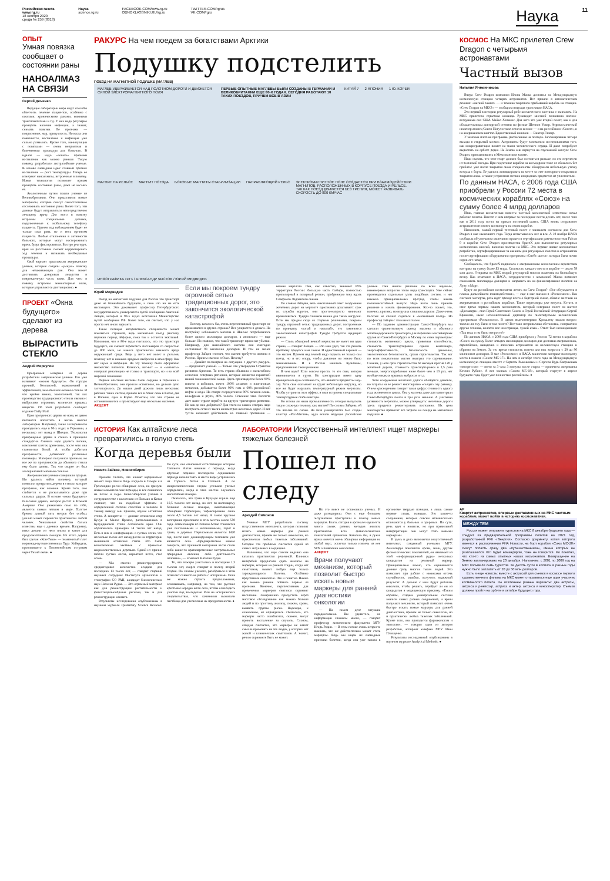Российская газета
www.rg.ru
18 ноября 2020
среда № 259 (8313)
Наука
science.rg.ru
FACEBOOK.COM/www.rg.ru
ODNOKLASSNIKI.RU/rg.ru
TWITTER.COM/rgrus
VK.COM/rgru
Наука
11
ОПЫТ
Умная повязка сообщает о состоянии раны
НАНОАЛМАЗ НА СВЯЗИ
Сергей Деменко
Ведущие лаборатории мира ищут способы облегчить лечение пациентов, особенно с ожогами, хроническими ранами, кожными трансплантатами и т.д. У них надо регулярно проверять наличие инфекции, а значит, снимать повязки. Ее признаки — покраснение, жар, припухлость. Но когда они появляются, воспаление и инфекция уже сильно развились. Кроме того, манипуляции с повязками — очень неприятная и болезненная процедура для больного. В идеале — надо «ловить» признаки воспаления как можно раньше. Такую повязку разработали австралийские ученые. В основе очевидная идея: главный признак воспаления — рост температуры. Теперь ее измеряют наноалмазы, встроенные в повязку. Новая технология позволяет врачам проверять состояние раны, даже не касаясь ее.
Аналогичным путем пошли ученые из Великобритании. Они представили новые материалы, которые смогут самостоятельно отслеживать состояние раны. Более того, эти данные будут отправляться непосредственно лечащему врачу. Для этого в повязку встроены специальные датчики, подключенные к мобильному телефону пациента. Причем под наблюдением будет не только сама рана, но и весь организм пациента. Любые отклонения в активности больного, которые могут настороживать врача, будут фиксироваться. Быстро реагируя, врач на расстоянии сможет корректировать ход лечения и назначать необходимые процедуры.
Свой вариант предложили американские ученые, которые создали «умную» повязку для незаживающих ран. Она может доставлять дозировки лекарства в поврежденную часть кожи. Для чего в повязку встроены миниатюрные иглы, которые управляются дистанционно. ●
ПРОЕКТ «Окна будущего» сделают из дерева
ВЫРАСТИТЬ СТЕКЛО
Андрей Меркулов
Прозрачный материал из дерева разработали американские ученые. Его уже называют «окном будущего». Он гораздо прочней, безопасней, экономичней и эффективней, чем обычное оконное стекло. И что крайне важно, экологичней, так как производство традиционного стекла связано с выбросами огромных количеств вредных веществ. Об этой разработке сообщает издание Daily Mail.
Идея прозрачного дерева не нова, ее давно пытаются воплотить в жизнь многие лаборатории. Например, такие эксперименты проводились еще в 90-х годах в Германии, а несколько лет назад в Швеции. Технология превращения дерева в стекло в принципе стандартна. Сначала надо удалить лигнин, компонент клеток древесины, после чего она становится белой. А чтобы добиться прозрачности, добавляют различные полимеры. Материал получался прочным, но все же по прозрачности до обычного стекла ему было далеко. Так что скорее он был альтернативой матовым стеклам.
Американские ученые совершили прорыв. Им удалось найти полимер, который позволил превратить дерево в стекло, которое прозрачно, как оконное. Кроме того, оно сгибается и не раскалывается даже при сильных ударах. В основе «окна будущего» бальсовое дерево, которое растет в Южной Америке. Оно уникально само по себе, является самым легким в мире. Толстое бревно длиной пять метров без особых усилий может перенести практически любой человек. Уникальные свойства бальса известны еще с древних времен. Например, инки делали из него плоты и каноэ для продолжительных походов. Из этого дерева был сделан «Кон-Тики» — знаменитый плот норвежца-путешественника Тура Хейердала, проплывшего к Полинезийским островам через Тихий океан. ●
РАКУРС На чем поедем за богатствами Арктики
Подушку подстелить
ПОЕЗД НА МАГНИТНОЙ ПОДУШКЕ (МАГЛЕВ)
МАГЛЕВ УДЕРЖИВАЕТСЯ НАД ПОЛОТНОМ ДОРОГИ И ДВИЖЕТСЯ СИЛОЙ ЭЛЕКТРОМАГНИТНОГО ПОЛЯ ПЕРВЫЕ ОПЫТНЫЕ МАГЛЕВЫ БЫЛИ СОЗДАНЫ В ГЕРМАНИИ И ВЕЛИКОБРИТАНИИ ЕЩЕ 80-Х ГОДАХ. СЕГОДНЯ РАБОТАЮТ 10 ТАКИХ ПОЕЗДОВ, ПРИЧЕМ ВСЕ В АЗИИ КИТАЙ 7 2 ЯПОНИЯ 1 Ю. КОРЕЯ МАГНИТ НА РЕЛЬСЕ МАГНИТ ПОЕЗДА БОКОВЫЕ МАГНИТЫ СТАБИЛИЗАЦИИ НАПРАВЛЯЮЩИЙ РЕЛЬС ЭЛЕКТРОМАГНИТНОЕ ПОЛЕ СОЗДАЕТСЯ ПРИ ВЗАИМОДЕЙСТВИИ МАГНИТОВ, РАСПОЛОЖЕННЫХ В КОРПУСЕ ПОЕЗДА И РЕЛЬСЕ. ТАК КАК ПОЕЗД ДВИЖЕТСЯ БЕЗ ТРЕНИЯ, МОЖЕТ РАЗВИВАТЬ СКОРОСТЬ ДО 800 КМ/ЧАС ИНФОГРАФИКА «РГ» / АЛЕКСАНДР ЧИСТОВ / ЮРИЙ МЕДВЕДЕВ
Юрий Медведев
Поезд на магнитной подушке для России это транспорт даже не ближайшего будущего, а само что ни на есть настоящего. Это доказывает профессор Петербургского государственного университета путей сообщения Анатолий Зайцев, который в 90-х годах возглавлял Министерство путей сообщения РФ. Более того, он считает, что у нас просто нет иного варианта.
Такая позиция авторитетного специалиста может показаться странной, ведь магнитный поезд (маглев), пережив период эйфории, пока так и остается экзотикой. Напомним, что в 80-е годы считалось, что это транспорт будущего, он сможет перевозить пассажиров со скоростью до 800 км/ч, не нанося практически никакого вреда окружающей среде. Ведь у него нет колес и рельсов, поэтому нет и никаких вредных выбросов в атмосферу. Как нет шума и вибрации. На эту технику было оформлено множество патентов. Казалось, вот-вот — и «магниты» совершат революцию не только в транспорте, но и во всей мировой экономике.
Первые опытные маглевы были созданы в Германии и Великобритании, они прошли испытания, но дальше дело застопорилось. До наших дней дожили лишь несколько рабочих таких систем, причем все в Азии: семь в Китае, две в Японии, одна в Корее. Отметим, что эти страны не останавливаются и проектируют еще несколько маглевов.
АКЦЕНТ
Если мы покроем тундру огромной сетью традиционных дорог, это закончится экологической катастрофой
Почему, казалось бы, очень перспективный транспорт не приживается в других странах? Все упирается в деньги. На постройку небольшого маглева в Шанхае потребовалось более одного миллиарда долларов, а японского — еще больше. Но главное, что такой транспорт приносит убытки. Например, для шанхайского маглева они ежегодно составляют 93 миллиона долларов. И тем не менее профессор Зайцев считает, что маглев требуется именно в России. Причем именно сейчас. Почему?
— Давайте посмотрим на ситуацию с другого ракурса, — предлагает ученый. — Только что утверждена Стратегия развития Арктики. То есть страна объявила о масштабном освоении северных регионов, которые являются гарантией нашей экономической мощи. Здесь производится более 90% никеля и кобальта, почти 100% алмазов и платиновых металлов, добывается более 90% газа и 60% российской нефти и меди. На севере сосредоточено 80% запасов олова, вольфрама и ртути, 40% золота. Освоение этих богатств дает шанс стране перейти на крутую траекторию развития. Но как до них добраться? Для этого на наших северах надо построить сети из тысяч километров железных дорог. И вот тут-то начинает действовать их главный противник — вечная мерзлота. Она, как известно, занимает 65% территории России: большую часть Сибири, полностью приполярный и полярный регион, прибрежную зону вдоль Северного Ледовитого океана.
По словам Зайцева, весь накопленный опыт сооружения железных дорог на мерзлоте однозначно доказывает: срок их службы короток, они просто-напросто начинают проваливаться. Тундра слишком нежна для таких нагрузок. Если мы придем сюда со старыми решениями, покроем тундру огромной сетью традиционных дорог, построенных по принципу «копай и насыпай», это закончится экологической катастрофой. Тундре требуется щадящий режим.
— Столь обширной вечной мерзлоты не имеет ни одна страна, — говорит Зайцев. — Это наш удел, так что решать проблему придется нам самим. И единственный вариант — это маглев. Причем над землей надо поднять не только сам поезд, но и его опору, чтобы давление на землю было минимальным. И в России нашлись Кулибины, предложившие такое решение.
В чем идея? Если совсем просто, то это свая, которая ввинчивается в грунт. Но конструкция имеет одну принципиальную особенность, что является предметом ноу-хау. Хотя свая оказывает на грунт небольшую нагрузку, но все же будет нарушать температурный режим мерзлоты. Чтобы устранить этот эффект, в сваи встроены специальные температурные стабилизаторы.
Но готова ли наша промышленность сегодня выпускать такую сложную технику, как маглев? По словам Зайцева, ей это вполне по силам. На базе университета был создан кластер «Рос-Маглев», куда вошли ведущие российские ученые. Они нашли решения по всем научным, инженерным вопросам этого вида транспорта. Уже сейчас производятся отдельные узлы подобных систем, и нет никаких принципиальных преград, чтобы начать полномасштабный выпуск. Надо всего лишь принять решение и начать финансирование. Кто-то скажет, это, конечно, красиво, но игрушка слишком дорогая. Даже очень богатые не спешат садиться в «магнитный поезд». Но профессор Зайцев с этим не согласен.
— По заданию администрации Санкт-Петербурга мы сделали сравнительную оценку маглева и обычного железнодорожного транспорта для перевозки контейнерных грузов из Санкт-Петербурга в Москву по семи параметрам: стоимость жизненного цикла, провозная способность, стоимость транспортировки одного контейнера, энергоэффективность, безопасность движения, экологическая безопасность, сроки строительства. Так вот по всем показателям маглев выиграл это соревнование. Скажем, у него срок строительства 60 месяцев против 120 у железной дороги, стоимость транспортировки в 2,5 раза меньше, энергопотребление ниже более чем в 10 раз, нет вообще никаких вредных выбросов и т.д.
Хотя сооружения железной дороги обойдется дешевле, но затраты на ее ремонт многократно «съедят» эту разницу. О чем красноречиво говорит такая цифра: стоимость одного года жизненного цикла. Она у маглева даже для магистрали Санкт-Петербурга почти в три раза меньше. А учитывая уязвимость мерзлоты, можно утверждать: железные дороги здесь придется ремонтировать постоянно. Их цена многократно превысит все затраты на поезда на магнитной подушке. ●
ИСТОРИЯ Как алтайские леса превратились в голую степь
Когда деревья были
Никита Зайков, Новосибирск
Принято считать, что климат кардинально меняет лицо Земли. Ведь когда-то в Сахаре и в Гренландии росли обширные леса, но грянули новые климатические периоды, и все сменилось на песок и льды. Новосибирские ученые в сотрудничестве с коллегами из Польши и Китая считают, что на подобные эффекты в определенной степени способен и человек. К такому выводу они пришли, изучая алтайские степи. А конкретно — донные отложения озер Кучук и Малое Яровое, расположенных в Кулундинской степи Алтайского края. Они образовались примерно 14 тысяч лет назад. Есть в них и «информация» о густых лесах, что несколько тысяч лет назад росли на территории нынешней алтайской степи. Это были вечнозеленые хвойные с примесью широколиственных деревьев. Одной из причин гибели густых лесов, вероятнее всего, стал огонь.
— Мы смогли реконструировать среднегодовое количество осадков для последних 13 тысяч лет, — говорит старший научный сотрудник Института археологии и этнографии СО РАН, кандидат биологических наук Наталия Рудая. — Это огромный материал как для реконструкции растительности и фитоэтноразнообразия региона, так и для реконструкции климата.
Результаты исследования опубликованы в научном журнале Quaternary Science Reviews. По сути, оно описывает естественную историю Степного Алтая начиная с периода, когда крупные ледники последнего ледникового периода начали таять и масса воды устремилась из Горного Алтая в Степной. А по микроскопическим следам угольков ученые определили, когда в этих местах случались масштабные пожары.
Оказалось, что трава в Кулунде горела еще 10,5 тысячи лет назад, но вот по-настоящему большие лесные пожары, охватывающие обширные территории, зафиксированы лишь около 4,5 тысячи лет назад. А самое крупное возгорание произошло в этих местах около 550 года. Затем пожары в Степном Алтае становятся уже постоянными и интенсивными, горят и трава, и деревья. Переломным является 1420 год, после него доминирующим топливом уже являются леса. «Предварительно можно говорить, что причиной выгорания лесов стали либо какие-то кратковременные экстремальные природные явления, либо деятельность человека», — отмечает Наталия Рудая.
То, что пожары участились в последние 1,3 тысячи лет, скорее говорит в пользу второй теории. По словам ученого, разобраться в этом позволит совместная работа с историками. Пока же можно строить предположения, основываясь, например, на том, что русские крестьяне нередко жгли леса, чтобы освободить участки под земледелие. Или на исторических свидетельствах, что кочевники выжигали пастбища для увеличения их продуктивности. ●
ЛАБОРАТОРИИ Искусственный интеллект ищет маркеры тяжелых болезней
Пошел по следу
Аркадий Симонов
Ученые МГУ разработали систему искусственного интеллекта, которая позволит искать новые маркеры для ранней диагностики, причем не только онкологии, но практически любых тяжелых заболеваний. Сегодня эта проблема считается одной из самых актуальных в медицине.
Напомним, что еще совсем недавно она казалась практически решенной. Клиники наперебой предлагали сдать анализы на маркеры, которые на ранней стадии, когда нет симптомов, выявят любую еще только зарождающуюся болезнь. Особенно преуспевала онкология. Что и понятно. Важно как можно раньше поймать первые ее признаки. Конечно, перспективным для применения маркеров считался скрининг населения. Замаранчиво пропустить через массовое обследование как можно больше людей и по простому анализу, скажем, крови, выявить группы риска. Надежды, к сожалению, не оправдались. Оказалось, что маркеры часто ошибаются, скажем, могут принять воспаление за опухоль. Словом, сегодня считается, что маркеры не имеет смысла применять на тех людях, у которых нет жалоб и клинических симптомов. А значит, речи о скрининге быть не может.
Но это вовсе не остановило ученых. И даже раззадорило. Они с еще большим энтузиазмом приступили к поиску новых маркеров. Благо, сегодня в арсенале науки есть много самых разных методов анализа практически всех физиологических показателей организма. Казалось бы, в руках врача имеется очень обширная информация на любой вкус, остается только извлечь из нее SOS о появлении онкологии.
АКЦЕНТ
Врачи получают механизм, который позволит быстро искать новые маркеры для ранней диагностики онкологии
— На самом деле ситуация парадоксальная. Вы удивитесь, но информации слишком много, — говорит профессор химического факультета МГУ Игорь Родин. — В этом потоке очень непросто выявить, что же действительно может стать маркером. Ведь мы ищем не очевидные признаки болезни, когда она уже заняла в организме твердые позиции, а лишь самые первые следы, наводки. Это какие-то соединения, которые совсем незначительно отличаются у больных и здоровых. По сути, речь идет о нюансах, но при правильной интерпретации они могут стать новыми маркерами.
И здесь в дело включается искусственный интеллект, созданный учеными МГУ. Анализируя показатели крови, мочи, других физиологических показателей, он извлекает из этой «информационной руды» несколько кандидатов на реальный маркер. Принципиально важно, что оцениваются данные сразу многих тысяч людей. Это позволяет при работе с нюансами отсечь случайности, ошибки, получить надежный результат. А дальше с ним будут работать онкологи, чтобы решить, перейдет ли он из кандидатов в медицинскую практику. «Таким образом, создана универсальная система анализа самых разных соединений, и врачи получают механизм, который позволит очень быстро искать новые маркеры для ранней диагностики, причем не только онкологии, но и практически любых тяжелых заболеваний. Кроме того, она пригодится фармакологам и экологам», — говорит один из авторов разработки, аспирант химфака МГУ Иван Плющенко.
Результаты исследований опубликованы в научном журнале Analytical Methods. ●
КОСМОС На МКС прилетел Crew Dragon с четырьмя астронавтами
Частный вызов
Наталия Ячменникова
Вчера Crew Dragon компании Илона Маска доставил на Международную космическую станцию четырех астронавтов. Все прошло в автоматическом режиме: «мягкий захват» — и техника закрепила прибывший корабль на станции. «Crew Dragon на МКС!» — сообщила ведущая трансляции НАСА.
Это первый в истории регулярный рейс космического частника с экипажем. На МКС прилетела серьезная команда. Руководит миссией полковник военно-воздушных сил США Майкл Хопкинс. Для него это уже второй полет, как и для обладательницы докторской степени по физике Шеннон Уокер. Аэрокосмический инженер японец Соичи Ногучи тоже летал в космос — и на российском «Союзе», и на американском шаттле. Единственный новичок — Виктор Гловер.
У экипажа плотная программа, расписанная на полгода. Запланированы четыре выхода в открытый космос. Астронавты будут заниматься исследованиями того, как микрогравитация влияет на ткани человеческого сердца. И даже попробуют вырастить на орбите редис. На Землю они вернутся на спускаемой капсуле Crew Dragon, приводнившись в Мексиканском заливе.
Надо сказать, что этот старт должен был состояться раньше, но его перенесли из-за плохой погоды. При подготовке корабля на космодроме тоже не обошлось без проблем: уже после закрытия люка специалисты обнаружили небольшую утечку воздуха с борта. Ее удалось ликвидировать на месте за счет повторного открытия и закрытия люка, а также устранения мелких инородных предметов из уплотнителя.
По данным НАСА, с 2006 года США приобрели у России 72 места в космических кораблях «Союз» на сумму более 4 млрд долларов
Итак, главная космическая новость: частный космический «извозчик» начал рабочие полеты. Вместе с ним впервые за последние почти десять лет, после того как в 2011 году встал на прикол последний шаттл, США вновь отправляют астронавтов из своего космопорта на своем корабле.
Напомним, самый первый тестовый полет с экипажем состоялся для Crew Dragon в мае нынешнего года. Тогда испытывалось все и вся. А 10 ноября НАСА сообщила об успешном окончании процесса сертификации ракеты-носителя Falcon 9 и корабля Crew Dragon производства SpaceX для выполнения регулярных космических миссий, включая полеты на МКС. Это первые новые космические разработки, сертифицированные за океаном для регулярных полетов к астронавтам после сертификации оборудования программы «Спейс шаттл», которая была почти сорок лет назад.
Сообщалось, что SpaceX подписала с американским космическим ведомством контракт на сумму более $3 млрд. Стоимость каждого места в корабле — около 58 млн долл. Отправка на МКС второй регулярной миссии намечена на ближайшую весну. Как отмечают в НАСА, сотрудничество с компанией Маска позволит сэкономить миллиарды долларов и направить их на финансирование полетов на Луну и Марс.
Будут ли российские космонавты летать на Crew Dragon? «Все обсуждается в планах дальнейшего взаимодействия», — еще в мае сказали в «Роскосмосе». Как считают эксперты, речь идет прежде всего о бартерной схеме, обмене местами на американском и российском кораблях. Такие переговоры уже ведутся. Кстати, в свое время первым нашим космонавтом, который совершил полет на шаттле «Дискавери», стал Герой Советского Союза и Герой Российской Федерации Сергей Крикалев, ныне исполнительный директор по пилотируемым космическим программам «Роскосмоса». В одном видеоинтервью Крикалеву задали вопрос: тяжело ли ему было в том полете? Все-таки непривычная обстановка, совершенно другая техника, коллеги все иностранцы, чужой язык... Ответ был неожиданным: «Так ведь и им было непросто!»
По данным НАСА, с 2006 года США приобрели у России 72 места в кораблях «Союз» на сумму более четырех миллиардов долларов для доставки американских, европейских, канадских и японских астронавтов на космическую станцию и обратно на Землю. За это время стоимость полета для них возросла с 20 до 90 миллионов долларов. В мае «Роскосмос» и НАСА заключили контракт на покупку места в нашем «Союзе МС-17». На нем в октябре этого года на Международную космическую станцию вместе с Сергеем Рыжиковым и Сергеем Кудь-Сверчковым «экспрессом» — всего за 3 часа 3 минуты после старта — прилетела американка Кэтлин Рубинс. А вот экипаж «Союза МС-18», который стартует в апреле будущего года, будет уже полностью российским. ●
AP
Квартет астронавтов, впервые доставленных на МКС частным кораблем, может войти в историю космонавтики.
МЕЖДУ ТЕМ
Россия может отправить туристов на МКС 8 декабря будущего года — следует из предварительной программы полетов на 2021 год, разработанной РКК «Энергия». Согласно документу, копия которого имеется в распоряжении РИА Новости, на борт корабля «Союз МС-20» смогут попасть сразу два «путешественника», имена которых не разглашаются. Кто будет командиром, тоже не говорится. Но понятно, что кто-то из самых опытных наших космонавтов. Возвращение на Землю запланировано на 20 декабря. Напомним: с 2001 по 2009 год на МКС побывали семь туристов. За десять суток в космосе в разные годы нужно было заплатить от 20 до 50 млн долларов.
Есть и еще новость: вместе с актрисой для съемок в космосе первого художественного фильма на МКС может отправиться еще один участник космического полета. Не исключены разные варианты: две актрисы, актриса и режиссер, актриса и актер, актриса и кинооператор. Съемки должны пройти на орбите в октябре будущего года.